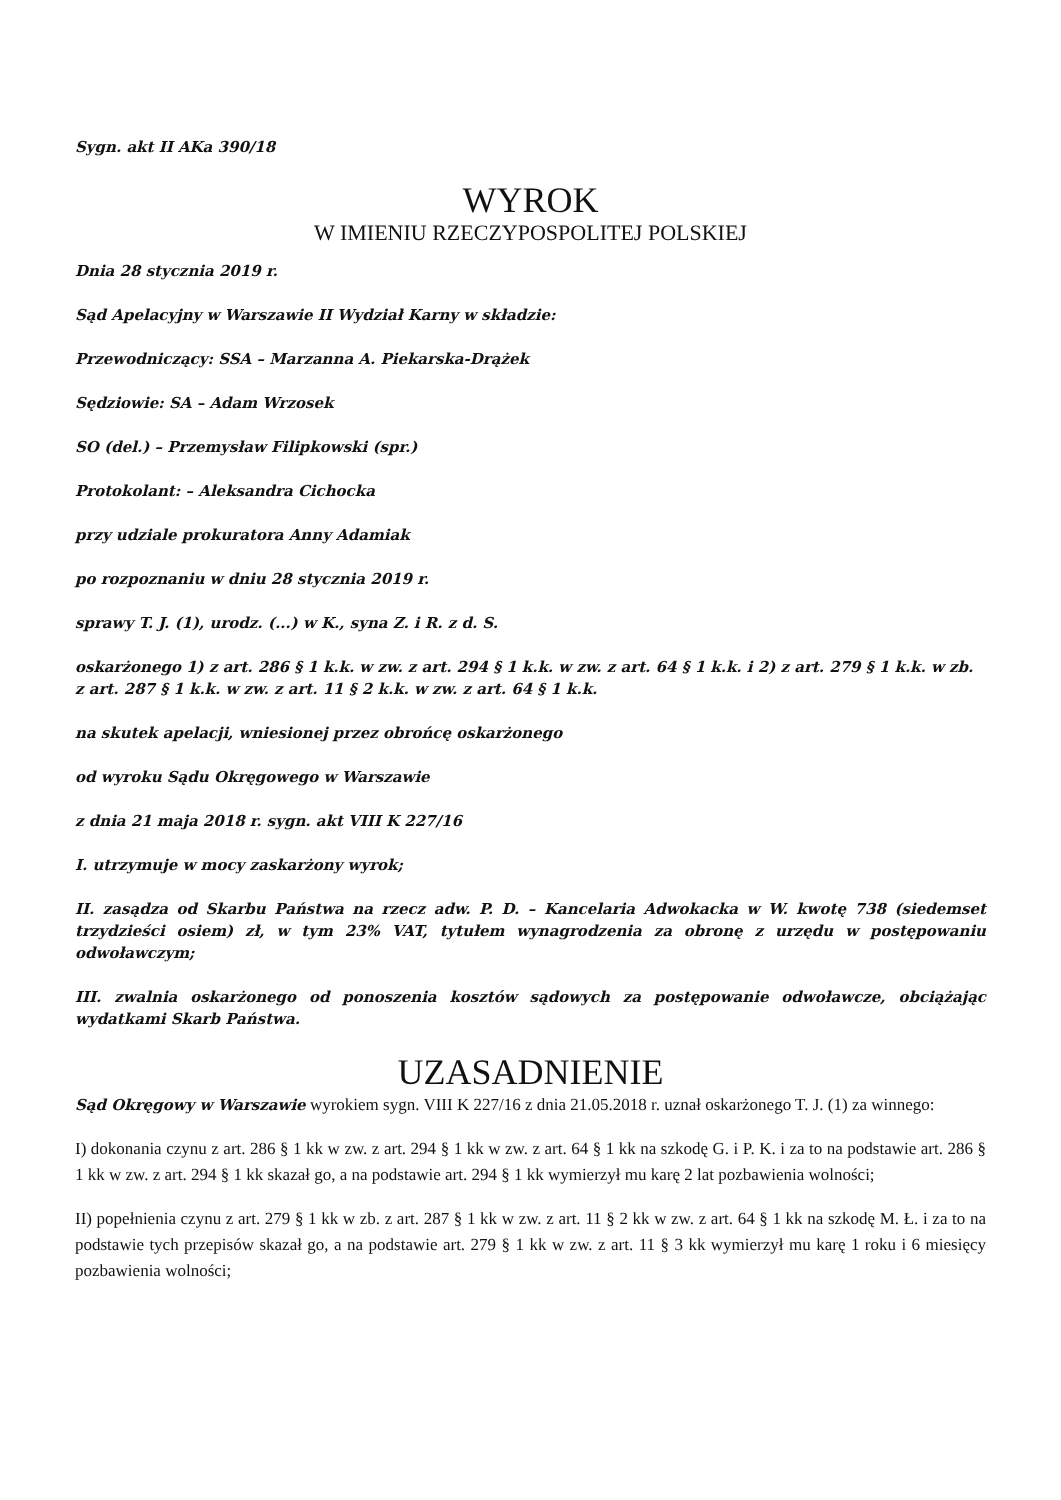Sygn. akt II AKa 390/18
WYROK
W IMIENIU RZECZYPOSPOLITEJ POLSKIEJ
Dnia 28 stycznia 2019 r.
Sąd Apelacyjny w Warszawie II Wydział Karny w składzie:
Przewodniczący: SSA – Marzanna A. Piekarska-Drążek
Sędziowie: SA – Adam Wrzosek
SO (del.) – Przemysław Filipkowski (spr.)
Protokolant: – Aleksandra Cichocka
przy udziale prokuratora Anny Adamiak
po rozpoznaniu w dniu 28 stycznia 2019 r.
sprawy T. J. (1), urodz. (...) w K., syna Z. i R. z d. S.
oskarżonego 1) z art. 286 § 1 k.k. w zw. z art. 294 § 1 k.k. w zw. z art. 64 § 1 k.k. i 2) z art. 279 § 1 k.k. w zb. z art. 287 § 1 k.k. w zw. z art. 11 § 2 k.k. w zw. z art. 64 § 1 k.k.
na skutek apelacji, wniesionej przez obrońcę oskarżonego
od wyroku Sądu Okręgowego w Warszawie
z dnia 21 maja 2018 r. sygn. akt VIII K 227/16
I. utrzymuje w mocy zaskarżony wyrok;
II. zasądza od Skarbu Państwa na rzecz adw. P. D. – Kancelaria Adwokacka w W. kwotę 738 (siedemset trzydzieści osiem) zł, w tym 23% VAT, tytułem wynagrodzenia za obronę z urzędu w postępowaniu odwoławczym;
III. zwalnia oskarżonego od ponoszenia kosztów sądowych za postępowanie odwoławcze, obciążając wydatkami Skarb Państwa.
UZASADNIENIE
Sąd Okręgowy w Warszawie wyrokiem sygn. VIII K 227/16 z dnia 21.05.2018 r. uznał oskarżonego T. J. (1) za winnego:
I) dokonania czynu z art. 286 § 1 kk w zw. z art. 294 § 1 kk w zw. z art. 64 § 1 kk na szkodę G. i P. K. i za to na podstawie art. 286 § 1 kk w zw. z art. 294 § 1 kk skazał go, a na podstawie art. 294 § 1 kk wymierzył mu karę 2 lat pozbawienia wolności;
II) popełnienia czynu z art. 279 § 1 kk w zb. z art. 287 § 1 kk w zw. z art. 11 § 2 kk w zw. z art. 64 § 1 kk na szkodę M. Ł. i za to na podstawie tych przepisów skazał go, a na podstawie art. 279 § 1 kk w zw. z art. 11 § 3 kk wymierzył mu karę 1 roku i 6 miesięcy pozbawienia wolności;